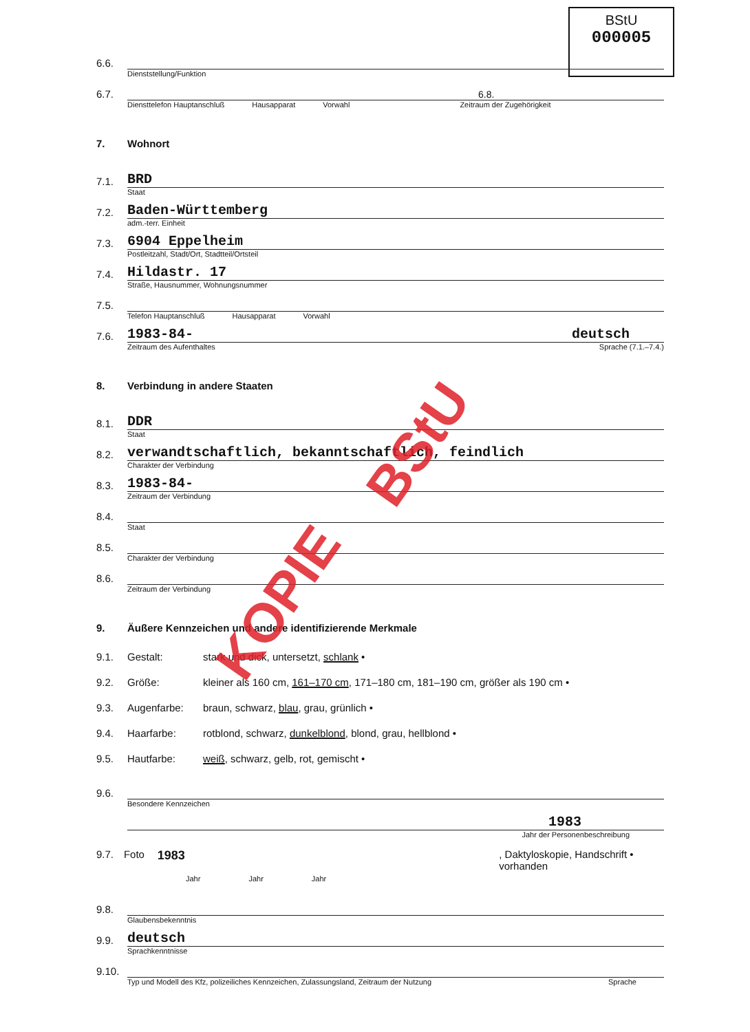BStU
000005
6.6.
Dienststellung/Funktion
6.7. 6.8.
Diensttelefon Hauptanschluß Hausapparat Vorwahl Zeitraum der Zugehörigkeit
7. Wohnort
7.1. BRD
Staat
7.2. Baden-Württemberg
adm.-terr. Einheit
7.3. 6904 Eppelheim
Postleitzahl, Stadt/Ort, Stadtteil/Ortsteil
7.4. Hildastr. 17
Straße, Hausnummer, Wohnungsnummer
7.5.
Telefon Hauptanschluß Hausapparat Vorwahl
7.6. 1983-84- deutsch
Zeitraum des Aufenthaltes Sprache (7.1.–7.4.)
8. Verbindung in andere Staaten
8.1. DDR
Staat
8.2. verwandtschaftlich, bekanntschaftlich, feindlich
Charakter der Verbindung
8.3. 1983-84-
Zeitraum der Verbindung
8.4.
Staat
8.5.
Charakter der Verbindung
8.6.
Zeitraum der Verbindung
9. Äußere Kennzeichen und andere identifizierende Merkmale
9.1. Gestalt: stark und dick, untersetzt, schlank •
9.2. Größe: kleiner als 160 cm, 161–170 cm, 171–180 cm, 181–190 cm, größer als 190 cm •
9.3. Augenfarbe: braun, schwarz, blau, grau, grünlich •
9.4. Haarfarbe: rotblond, schwarz, dunkelblond, blond, grau, hellblond •
9.5. Hautfarbe: weiß, schwarz, gelb, rot, gemischt •
9.6.
Besondere Kennzeichen
1983
Jahr der Personenbeschreibung
9.7. Foto 1983, Daktyloskopie, Handschrift • vorhanden
Jahr Jahr Jahr
9.8.
Glaubensbekenntnis
9.9. deutsch
Sprachkenntnisse
9.10.
Typ und Modell des Kfz, polizeiliches Kennzeichen, Zulassungsland, Zeitraum der Nutzung Sprache
BStU
KOPIE